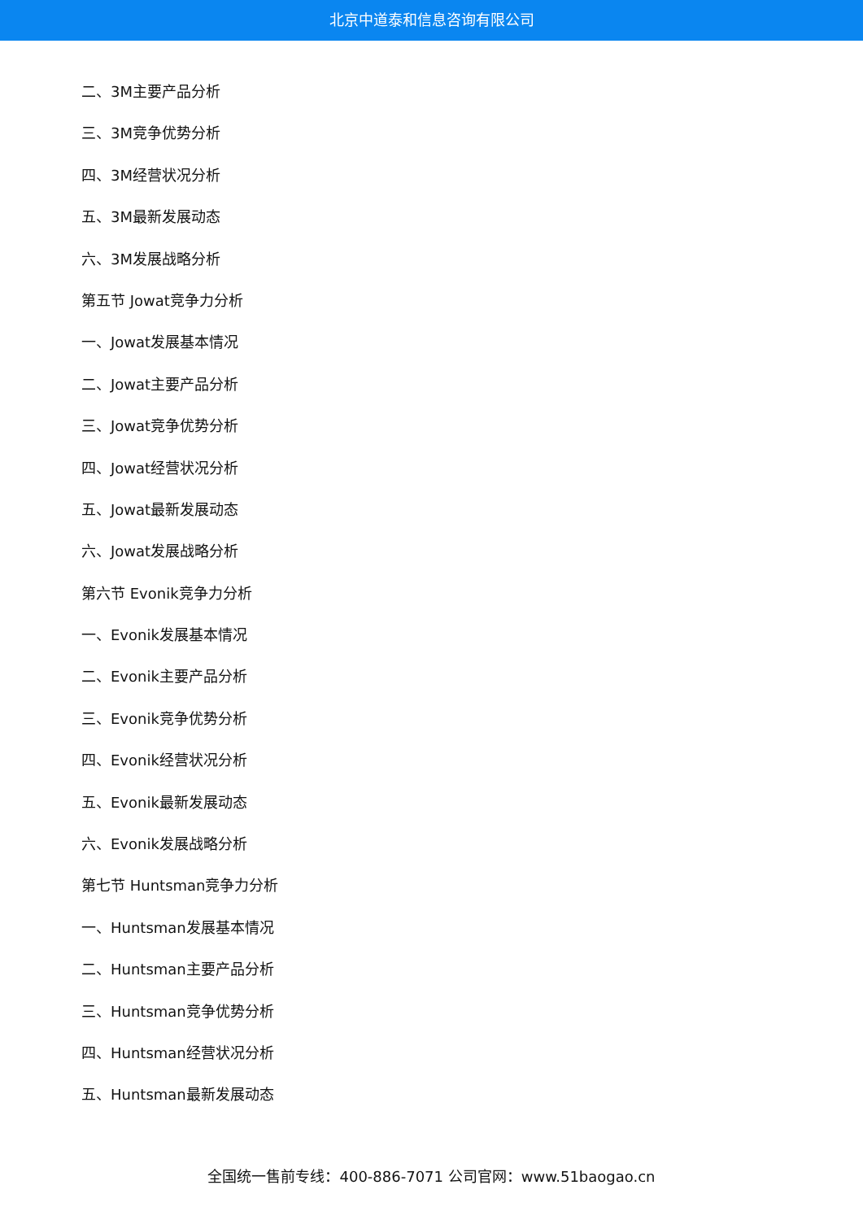北京中道泰和信息咨询有限公司
二、3M主要产品分析
三、3M竞争优势分析
四、3M经营状况分析
五、3M最新发展动态
六、3M发展战略分析
第五节 Jowat竞争力分析
一、Jowat发展基本情况
二、Jowat主要产品分析
三、Jowat竞争优势分析
四、Jowat经营状况分析
五、Jowat最新发展动态
六、Jowat发展战略分析
第六节 Evonik竞争力分析
一、Evonik发展基本情况
二、Evonik主要产品分析
三、Evonik竞争优势分析
四、Evonik经营状况分析
五、Evonik最新发展动态
六、Evonik发展战略分析
第七节 Huntsman竞争力分析
一、Huntsman发展基本情况
二、Huntsman主要产品分析
三、Huntsman竞争优势分析
四、Huntsman经营状况分析
五、Huntsman最新发展动态
全国统一售前专线：400-886-7071 公司官网：www.51baogao.cn